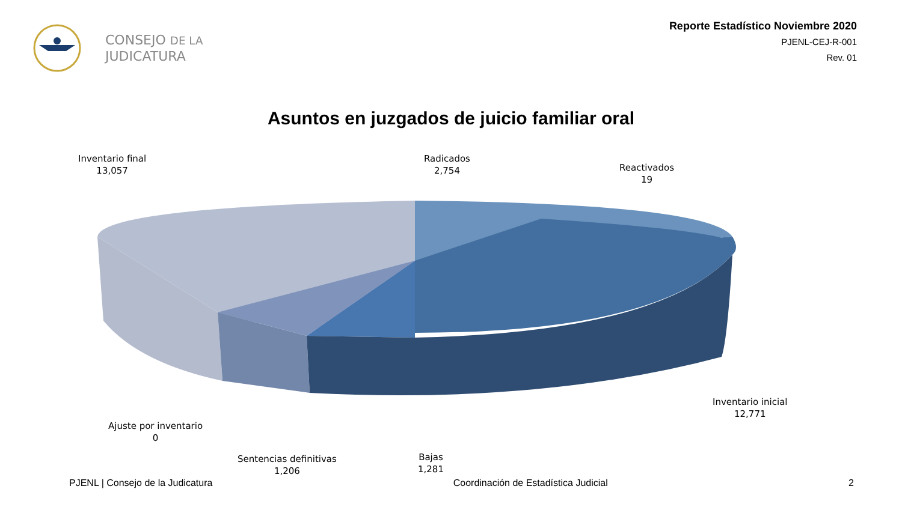CONSEJO DE LA
JUDICATURA
Reporte Estadístico Noviembre 2020
PJENL-CEJ-R-001
Rev. 01
Asuntos en juzgados de juicio familiar oral
Inventario final
13,057
Radicados
2,754
Reactivados
19
Inventario inicial
12,771
Ajuste por inventario
0
Sentencias definitivas
1,206
Bajas
1,281
PJENL | Consejo de la Judicatura Coordinación de Estadística Judicial 2